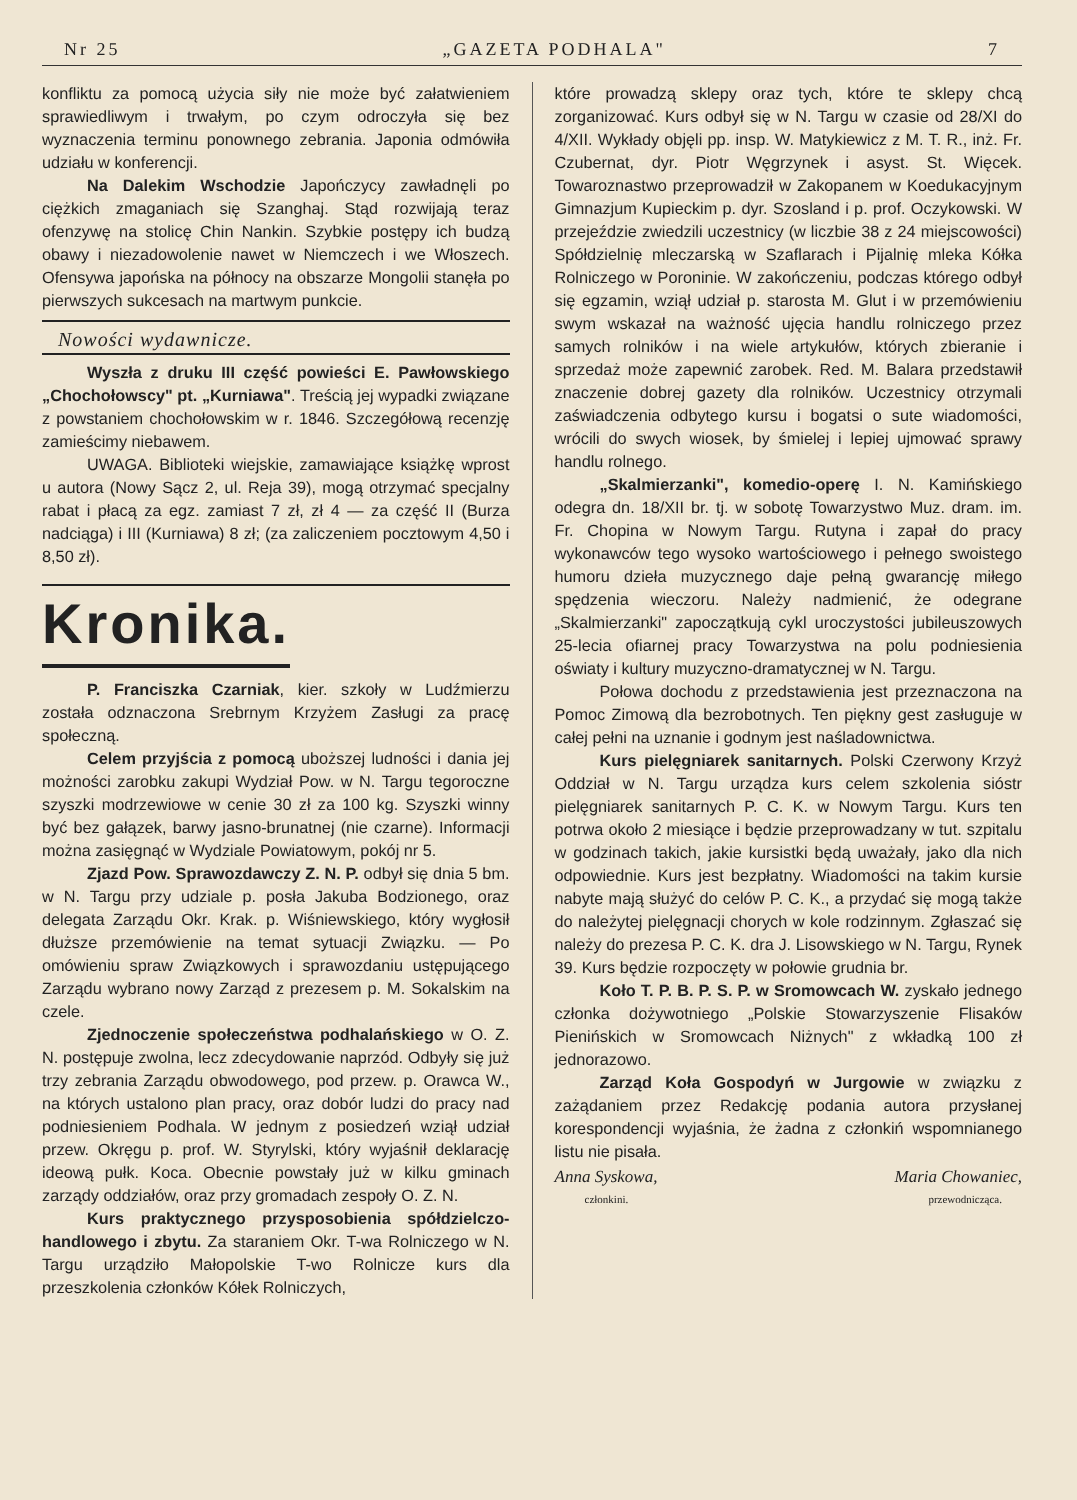Nr 25 „GAZETA PODHALA" 7
konfliktu za pomocą użycia siły nie może być załatwieniem sprawiedliwym i trwałym, po czym odroczyła się bez wyznaczenia terminu ponownego zebrania. Japonia odmówiła udziału w konferencji.
Na Dalekim Wschodzie Japończycy zawładnęli po ciężkich zmaganiach się Szanghaj. Stąd rozwijają teraz ofenzywę na stolicę Chin Nankin. Szybkie postępy ich budzą obawy i niezadowolenie nawet w Niemczech i we Włoszech. Ofensywa japońska na północy na obszarze Mongolii stanęła po pierwszych sukcesach na martwym punkcie.
Nowości wydawnicze.
Wyszła z druku III część powieści E. Pawłowskiego „Chochołowscy" pt. „Kurniawa". Treścią jej wypadki związane z powstaniem chochołowskim w r. 1846. Szczegółową recenzję zamieścimy niebawem.
UWAGA. Biblioteki wiejskie, zamawiające książkę wprost u autora (Nowy Sącz 2, ul. Reja 39), mogą otrzymać specjalny rabat i płacą za egz. zamiast 7 zł, zł 4 — za część II (Burza nadciąga) i III (Kurniawa) 8 zł; (za zaliczeniem pocztowym 4,50 i 8,50 zł).
Kronika.
P. Franciszka Czarniak, kier. szkoły w Ludźmierzu została odznaczona Srebrnym Krzyżem Zasługi za pracę społeczną.
Celem przyjścia z pomocą uboższej ludności i dania jej możności zarobku zakupi Wydział Pow. w N. Targu tegoroczne szyszki modrzewiowe w cenie 30 zł za 100 kg. Szyszki winny być bez gałązek, barwy jasno-brunatnej (nie czarne). Informacji można zasięgnąć w Wydziale Powiatowym, pokój nr 5.
Zjazd Pow. Sprawozdawczy Z. N. P. odbył się dnia 5 bm. w N. Targu przy udziale p. posła Jakuba Bodzionego, oraz delegata Zarządu Okr. Krak. p. Wiśniewskiego, który wygłosił dłuższe przemówienie na temat sytuacji Związku. — Po omówieniu spraw Związkowych i sprawozdaniu ustępującego Zarządu wybrano nowy Zarząd z prezesem p. M. Sokalskim na czele.
Zjednoczenie społeczeństwa podhalańskiego w O. Z. N. postępuje zwolna, lecz zdecydowanie naprzód. Odbyły się już trzy zebrania Zarządu obwodowego, pod przew. p. Orawca W., na których ustalono plan pracy, oraz dobór ludzi do pracy nad podniesieniem Podhala. W jednym z posiedzeń wziął udział przew. Okręgu p. prof. W. Styrylski, który wyjaśnił deklarację ideową pułk. Koca. Obecnie powstały już w kilku gminach zarządy oddziałów, oraz przy gromadach zespoły O. Z. N.
Kurs praktycznego przysposobienia spółdzielczo-handlowego i zbytu. Za staraniem Okr. T-wa Rolniczego w N. Targu urządziło Małopolskie T-wo Rolnicze kurs dla przeszkolenia członków Kółek Rolniczych,
które prowadzą sklepy oraz tych, które te sklepy chcą zorganizować. Kurs odbył się w N. Targu w czasie od 28/XI do 4/XII. Wykłady objęli pp. insp. W. Matykiewicz z M. T. R., inż. Fr. Czubernat, dyr. Piotr Węgrzynek i asyst. St. Więcek. Towaroznastwo przeprowadził w Zakopanem w Koedukacyjnym Gimnazjum Kupieckim p. dyr. Szosland i p. prof. Oczykowski. W przejeździe zwiedzili uczestnicy (w liczbie 38 z 24 miejscowości) Spółdzielnię mleczarską w Szaflarach i Pijalnię mleka Kółka Rolniczego w Poroninie. W zakończeniu, podczas którego odbył się egzamin, wziął udział p. starosta M. Glut i w przemówieniu swym wskazał na ważność ujęcia handlu rolniczego przez samych rolników i na wiele artykułów, których zbieranie i sprzedaż może zapewnić zarobek. Red. M. Balara przedstawił znaczenie dobrej gazety dla rolników. Uczestnicy otrzymali zaświadczenia odbytego kursu i bogatsi o sute wiadomości, wrócili do swych wiosek, by śmielej i lepiej ujmować sprawy handlu rolnego.
„Skalmierzanki", komedio-operę I. N. Kamińskiego odegra dn. 18/XII br. tj. w sobotę Towarzystwo Muz. dram. im. Fr. Chopina w Nowym Targu. Rutyna i zapał do pracy wykonawców tego wysoko wartościowego i pełnego swoistego humoru dzieła muzycznego daje pełną gwarancję miłego spędzenia wieczoru. Należy nadmienić, że odegrane „Skalmierzanki" zapoczątkują cykl uroczystości jubileuszowych 25-lecia ofiarnej pracy Towarzystwa na polu podniesienia oświaty i kultury muzyczno-dramatycznej w N. Targu.
Połowa dochodu z przedstawienia jest przeznaczona na Pomoc Zimową dla bezrobotnych. Ten piękny gest zasługuje w całej pełni na uznanie i godnym jest naśladownictwa.
Kurs pielęgniarek sanitarnych. Polski Czerwony Krzyż Oddział w N. Targu urządza kurs celem szkolenia sióstr pielęgniarek sanitarnych P. C. K. w Nowym Targu. Kurs ten potrwa około 2 miesiące i będzie przeprowadzany w tut. szpitalu w godzinach takich, jakie kursistki będą uważały, jako dla nich odpowiednie. Kurs jest bezpłatny. Wiadomości na takim kursie nabyte mają służyć do celów P. C. K., a przydać się mogą także do należytej pielęgnacji chorych w kole rodzinnym. Zgłaszać się należy do prezesa P. C. K. dra J. Lisowskiego w N. Targu, Rynek 39. Kurs będzie rozpoczęty w połowie grudnia br.
Koło T. P. B. P. S. P. w Sromowcach W. zyskało jednego członka dożywotniego „Polskie Stowarzyszenie Flisaków Pienińskich w Sromowcach Niżnych" z wkładką 100 zł jednorazowo.
Zarząd Koła Gospodyń w Jurgowie w związku z zażądaniem przez Redakcję podania autora przysłanej korespondencji wyjaśnia, że żadna z członkiń wspomnianego listu nie pisała.
Anna Syskowa, Maria Chowaniec,
członkini. przewodnicząca.